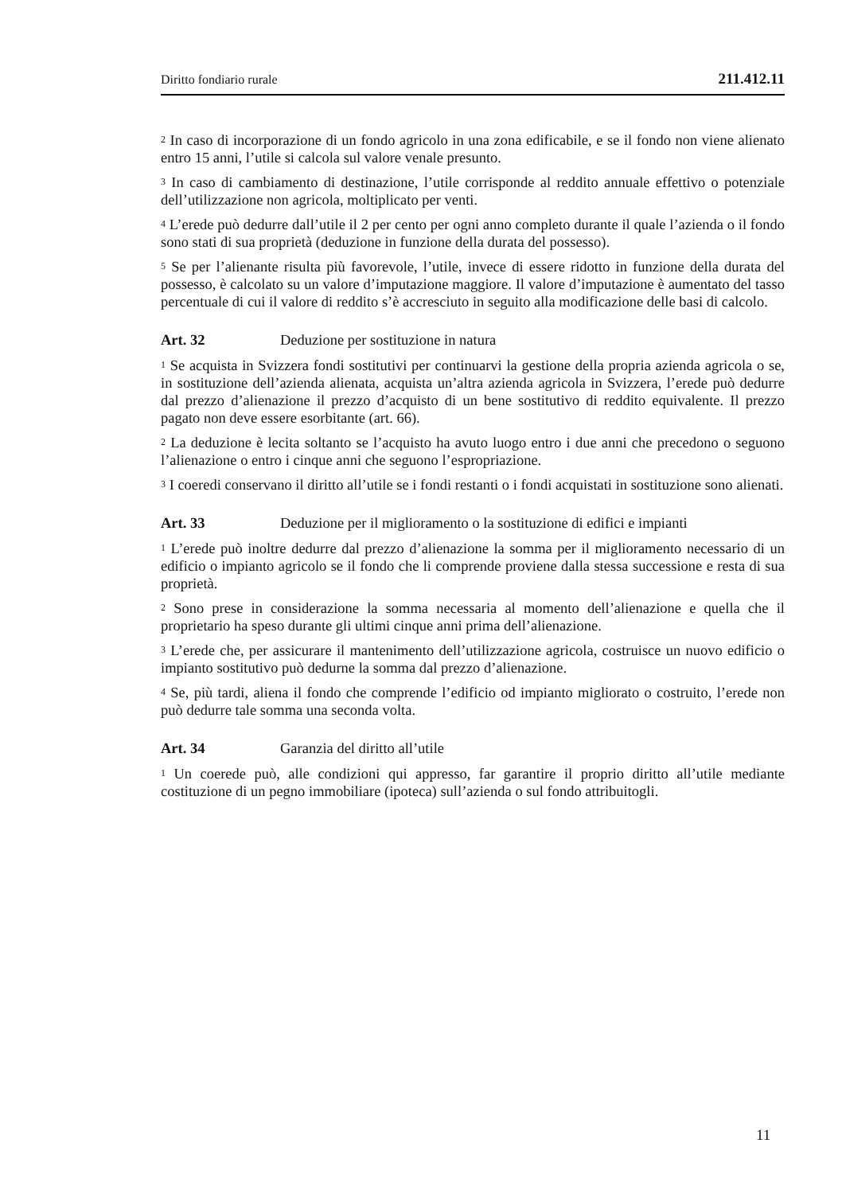Diritto fondiario rurale 211.412.11
<sup>2</sup> In caso di incorporazione di un fondo agricolo in una zona edificabile, e se il fondo non viene alienato entro 15 anni, l’utile si calcola sul valore venale presunto.
<sup>3</sup> In caso di cambiamento di destinazione, l’utile corrisponde al reddito annuale effettivo o potenziale dell’utilizzazione non agricola, moltiplicato per venti.
<sup>4</sup> L’erede può dedurre dall’utile il 2 per cento per ogni anno completo durante il quale l’azienda o il fondo sono stati di sua proprietà (deduzione in funzione della durata del possesso).
<sup>5</sup> Se per l’alienante risulta più favorevole, l’utile, invece di essere ridotto in funzione della durata del possesso, è calcolato su un valore d’imputazione maggiore. Il valore d’imputazione è aumentato del tasso percentuale di cui il valore di reddito s’è accresciuto in seguito alla modificazione delle basi di calcolo.
Art. 32 Deduzione per sostituzione in natura
<sup>1</sup> Se acquista in Svizzera fondi sostitutivi per continuarvi la gestione della propria azienda agricola o se, in sostituzione dell’azienda alienata, acquista un’altra azienda agricola in Svizzera, l’erede può dedurre dal prezzo d’alienazione il prezzo d’acquisto di un bene sostitutivo di reddito equivalente. Il prezzo pagato non deve essere esorbitante (art. 66).
<sup>2</sup> La deduzione è lecita soltanto se l’acquisto ha avuto luogo entro i due anni che precedono o seguono l’alienazione o entro i cinque anni che seguono l’espropriazione.
<sup>3</sup> I coeredi conservano il diritto all’utile se i fondi restanti o i fondi acquistati in sostituzione sono alienati.
Art. 33 Deduzione per il miglioramento o la sostituzione di edifici e impianti
<sup>1</sup> L’erede può inoltre dedurre dal prezzo d’alienazione la somma per il miglioramento necessario di un edificio o impianto agricolo se il fondo che li comprende proviene dalla stessa successione e resta di sua proprietà.
<sup>2</sup> Sono prese in considerazione la somma necessaria al momento dell’alienazione e quella che il proprietario ha speso durante gli ultimi cinque anni prima dell’alienazione.
<sup>3</sup> L’erede che, per assicurare il mantenimento dell’utilizzazione agricola, costruisce un nuovo edificio o impianto sostitutivo può dedurne la somma dal prezzo d’alienazione.
<sup>4</sup> Se, più tardi, aliena il fondo che comprende l’edificio od impianto migliorato o costruito, l’erede non può dedurre tale somma una seconda volta.
Art. 34 Garanzia del diritto all’utile
<sup>1</sup> Un coerede può, alle condizioni qui appresso, far garantire il proprio diritto all’utile mediante costituzione di un pegno immobiliare (ipoteca) sull’azienda o sul fondo attribuitogli.
11